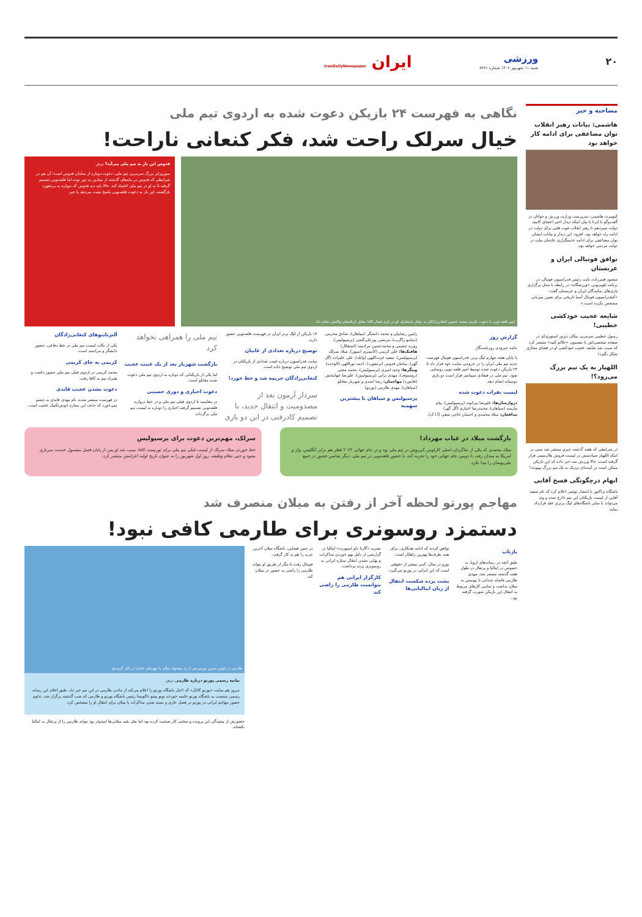۲۰
ورزشی
شنبه ۱۱ شهریور ۱۴۰۲ شماره ۸۲۷۱
ایران IranDailyNewspaper
مصاحبه و خبر
هاشمی: بیانات رهبر انقلاب توان مضاعفی برای ادامه کار خواهد بود
کیومرث هاشمی، سرپرست وزارت ورزش و جوانان در گفت‌وگو با ایرنا با بیان اینکه دیدار اخیر اعضای کابینه دولت سیزدهم با رهبر انقلاب قوت قلبی برای دولت در ادامه راه خواهد بود، افزود: این دیدار و بیانات ایشان توان مضاعفی برای ادامه خدمتگزاری خادمان ملت در دولت مردمی خواهد بود.
توافق فوتبالی ایران و عربستان
منصور قنبرزاده، نایب رئیس فدراسیون فوتبال، در برنامه تلویزیونی «ورزشگاه» در رابطه با محل برگزاری بازی‌های نمایندگان ایران و عربستان گفت: «کنفدراسیون فوتبال آسیا تاریخی برای تعیین میزبانی مشخص نکرده است.»
شایعه عجیب خودکشی خطیبی!
رسول خطیبی سرمربی پیکان دیروز استوری‌ای در صفحه شخصی‌اش با مضمون «حلالم کنید» منتشر کرد که سبب شد شایعه عجیب خودکشی او در فضای مجازی شکل بگیرد!
اللهیار به یک تیم بزرگ می‌رود؟!
در شرایطی که هفته گذشته خبری منتشر شد مبنی بر اینکه اللهیار صیادمنش در لیست فروش هال‌سیتی قرار گرفته است، حالا ورزش سه خبر داده که این بازیکن ممکن است در آینده‌ای نزدیک به یک تیم بزرگ بپیوندد!
ابهام درچگونگی فسخ آقایی
باشگاه تراکتور با انتشار توئیتی اعلام کرد که نام سعید آقایی از لیست بازیکنان این تیم خارج شده و وی می‌تواند با سایر باشگاه‌های لیگ برتری عقد قرارداد نماید.
نگاهی به فهرست ۲۴ بازیکن دعوت شده به اردوی تیم ملی
خیال سرلک راحت شد، فکر کنعانی ناراحت!
امیر قلعه نویی با دعوت نکردن محمد حسین کنعانی‌زادگان به رفتار نامتعارف او در بازی فینال کافا مقابل ازبکستان واکنش نشان داد.
قدوس این بار به تیم ملی می‌آید؟ برش
سورپرایز بزرگ سرمربی تیم ملی، دعوت دوباره از سامان قدوس است؛ آن هم در شرایطی که قدوس در ماه‌های گذشته از میادین به دور بوده اما قلعه‌نویی تصمیم گرفته تا به او در تیم ملی اعتماد کند. حالا باید دید قدوس که دوباره به برنتفورد بازگشته، این بار به دعوت قلعه‌نویی پاسخ مثبت می‌دهد یا خیر.
گزارش روز
حامد جیرودی روزنامه‌نگار
با پایان هفته چهارم لیگ برتر، فدراسیون فوتبال فهرست جدید تیم ملی ایران را در خروجی سایت خود قرار داد تا ۲۴ بازیکن دعوت شده توسط امیر قلعه نویی رونمایی شود. تیم ملی در فیفادی سپتامبر قرار است دو بازی دوستانه انجام دهد.
لیست نفرات دعوت شده
دروازه‌بان‌ها: علیرضا بیرانوند (پرسپولیس)، پیام نیازمند (سپاهان)، محمدرضا اخباری (گل گهر) مدافعان: میلاد محمدی و احسان حاجی صفی (آ.ا.ک)، رامین رضاییان و محمد دانشگر (سپاهان)، صادق محرمی (دینامو زاگرب)، مرتضی پورعلی‌گنجی (پرسپولیس)، روزبه چشمی و محمدحسین مرادمند (استقلال) هافبک‌ها: علی کریمی (کایسری اسپور)، میلاد سرلک (پرسپولیس)، سعید عزت‌اللهی (وایله)، علی علیزاده (گل گهر)، سامان قدوس (برنتفورد)، احمد نوراللهی (الوحده) وینگرها: وحید امیری (پرسپولیس)، محمد محبی (روستوف)، مهدی ترابی (پرسپولیس)، علیرضا جهانبخش (فاینورد) مهاجمان: رضا اسدی و شهریار مغانلو (سپاهان)، مهدی طارمی (پورتو)
پرسپولیس و سپاهان با بیشترین سهمیه
۱۴ بازیکن از لیگ برتر ایران در فهرست قلعه‌نویی حضور دارند.
توضیح درباره تعدادی از غایبان
سایت فدراسیون درباره غیبت تعدادی از بازیکنان در اردوی تیم ملی توضیح داده است.
کنعانی‌زادگان جریمه شد و خط خورد!
سردار آزمون بعد از مصدومیت و انتقال جدید، با تصمیم کادرفنی در این دو بازی تیم ملی را همراهی نخواهد کرد
بازگشت شهریار بعد از یک غیبت عجیب
اما یکی از بازیکنانی که دوباره به اردوی تیم ملی دعوت شده مغانلو است.
دعوت اخباری و دوری حسینی
در مقایسه با اردوی قبلی تیم ملی و در خط دروازه، قلعه‌نویی تصمیم گرفته اخباری را دوباره به لیست تیم ملی برگرداند.
آلترناتیوهای کنعانی‌زادگان
یکی از نکات لیست تیم ملی در خط دفاعی، حضور دانشگر و مرادمند است.
کریمی به جای کریمی
محمد کریمی در اردوی قبلی تیم ملی حضور داشت و همراه تیم به کافا رفت.
دعوت نشدن عجیب قایدی
در فهرست منتشر شده، نام مهدی قایدی به چشم نمی‌خورد که حذف این ستاره خوش‌تکنیک عجیب است.
بازگشت میلاد در غیاب مهرداد!
میلاد محمدی که یکی از شاگردان اصلی کارلوس کی‌روش در تیم ملی بود و در جام جهانی ۲۰۲۲ قطر هم برابر انگلیس، ولز و امریکا به میدان رفت تا دومین جام جهانی خود را تجربه کند، با حضور قلعه‌نویی در تیم ملی، دیگر شانس حضور در جمع ملی‌پوشان را پیدا نکرد.
سرلک، مهم‌ترین دعوت برای پرسپولیس
خط خوردن میلاد سرلک از لیست قبلی تیم ملی برای تورنمنت کافا، سبب شد او پس از پایان فصل مشمول خدمت سربازی بشود و حتی نظام وظیفه، روز اول شهریور را به عنوان تاریخ اولیه اعزامش منتشر کرد.
مهاجم پورتو لحظه آخر از رفتن به میلان منصرف شد
دستمزد روسونری برای طارمی کافی نبود!
بازتاب
طبق آنچه در رسانه‌های اروپا، به خصوص در ایتالیا و پرتغال در طول هفته گذشته منتشر شد، مهدی طارمی فاصله چندانی تا پیوستن به میلان نداشت و تمامی کارهای مربوط به انتقال این بازیکن صورت گرفته بود.
توافق کردند که ادامه همکاری، برای همه طرف‌ها بهترین راهکار است.
یورو در سال، کمی بیشتر از حقوقی است که این ایرانی در پورتو می‌گیرد.
پشت پرده شکست انتقال از زبان ایتالیایی‌ها
نشریه «گازتا دلو اسپورت» ایتالیا در گزارشی از دلیل بهم خوردن مذاکرات و نهایی نشدن انتقال ستاره ایرانی به روسونری پرده برداشت.
کارگزار ایرانی هم نتوانست طارمی را راضی کند
در چنین فضایی، باشگاه میلان آخرین حربه را هم به کار گرفت.
فوتبال رفت تا مگر از طریق او بتواند طارمی را راضی به حضور در میلان کند.
طارمی در اولین تمرین پورتو پس از رد پیشنهاد میلان با چهره‌ای خندان در کنار گروجیچ
بیانیه رسمی پورتو درباره طارمی برش
دیروز هم سایت «پورتو کانال» که اخبار باشگاه پورتو را اعلام می‌کند از ماندن طارمی در این تیم خبر داد. طبق اعلام این رسانه رسمی منتسب به باشگاه پورتو جلسه خورخه نونو پینتو داکوستا رئیس باشگاه پورتو و طارمی که شب گذشته برگزار شد، تداوم حضور مهاجم ایرانی در پورتو در فصل جاری و بسته شدن مذاکرات با میلان برای انتقال او را مشخص کرد.
حضورش از پیچیدگی این پرونده و سختی کار صحبت کرده بود اما مثل بقیه میلانی‌ها امیدوار بود بتواند طارمی را از پرتغال به ایتالیا بکشاند.